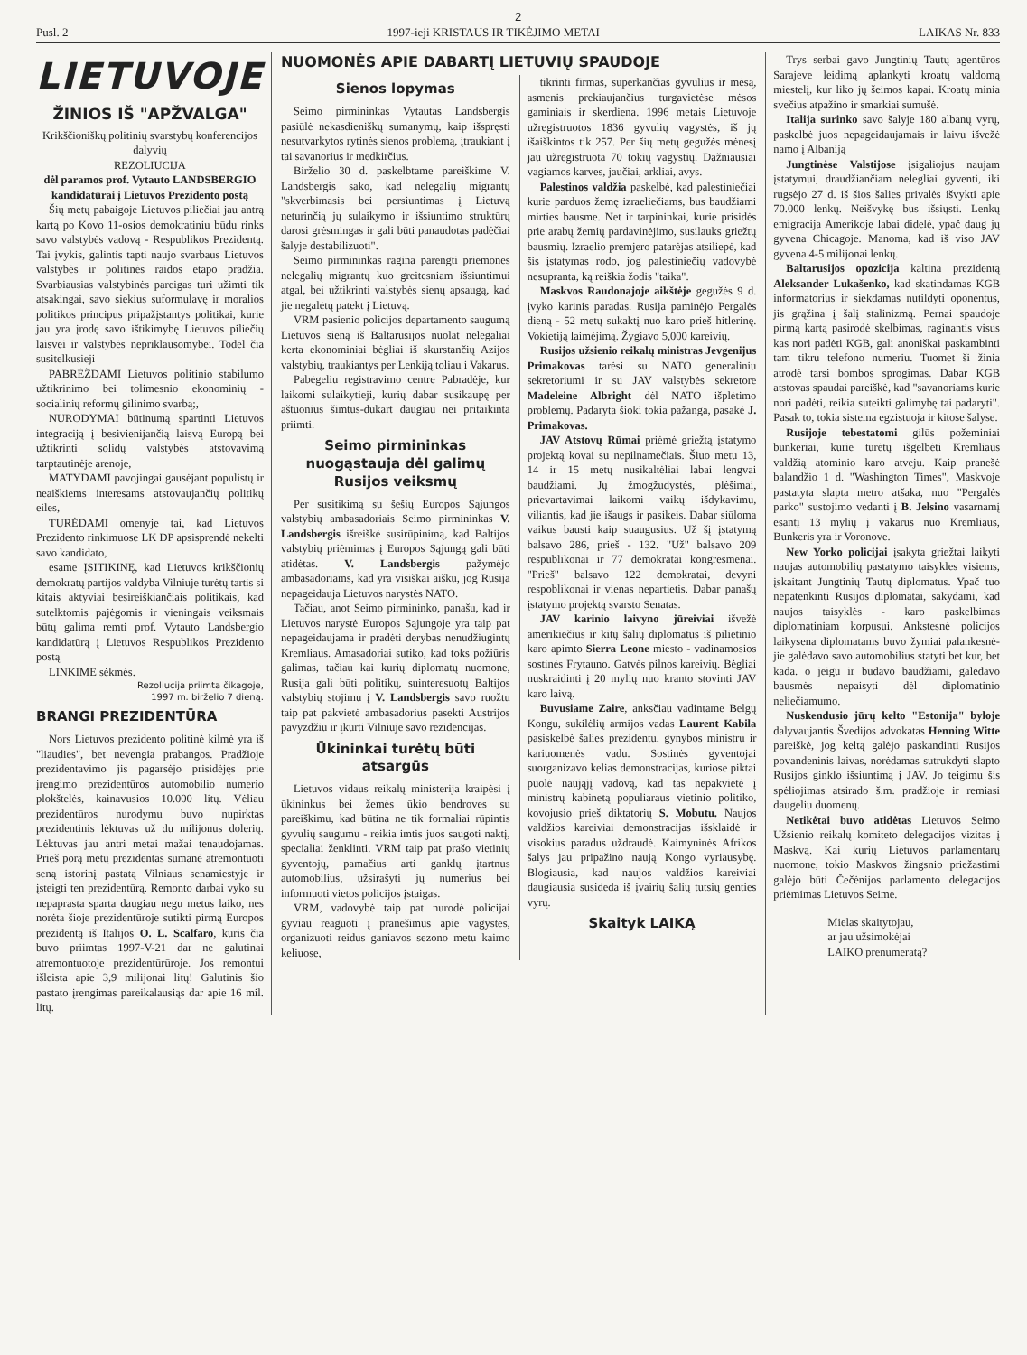2
Pusl. 2 1997-ieji KRISTAUS IR TIKĖJIMO METAI LAIKAS Nr. 833
LIETUVOJE
ŽINIOS IŠ "APŽVALGA"
Krikščioniškų politinių svarstybų konferencijos dalyvių
REZOLIUCIJA
dėl paramos prof. Vytauto LANDSBERGIO kandidatūrai į Lietuvos Prezidento postą
Šių metų pabaigoje Lietuvos piliečiai jau antrą kartą po Kovo 11-osios demokratiniu būdu rinks savo valstybės vadovą - Respublikos Prezidentą. Tai įvykis, galintis tapti naujo svarbaus Lietuvos valstybės ir politinės raidos etapo pradžia. Svarbiausias valstybinės pareigas turi užimti tik atsakingai, savo siekius suformulavę ir moralios politikos principus pripažįstantys politikai, kurie jau yra įrodę savo ištikimybę Lietuvos piliečių laisvei ir valstybės nepriklausomybei. Todėl čia susitelkusieji
PABRĖŽDAMI Lietuvos politinio stabilumo užtikrinimo bei tolimesnio ekonominių - socialinių reformų gilinimo svarbą;,
NURODYMAI būtinumą spartinti Lietuvos integraciją į besivienijančią laisvą Europą bei užtikrinti solidų valstybės atstovavimą tarptautinėje arenoje,
MATYDAMI pavojingai gausėjant populistų ir neaiškiems interesams atstovaujančių politikų eiles,
TURĖDAMI omenyje tai, kad Lietuvos Prezidento rinkimuose LK DP apsisprendė nekelti savo kandidato,
esame ĮSITIKINĘ, kad Lietuvos krikščionių demokratų partijos valdyba Vilniuje turėtų tartis si kitais aktyviai besireiškiančiais politikais, kad sutelktomis pajėgomis ir vieningais veiksmais būtų galima remti prof. Vytauto Landsbergio kandidatūrą į Lietuvos Respublikos Prezidento postą
LINKIME sėkmės.
Rezoliucija priimta čikagoje,
1997 m. birželio 7 dieną.
BRANGI PREZIDENTŪRA
Nors Lietuvos prezidento politinė kilmė yra iš "liaudies", bet nevengia prabangos. Pradžioje prezidentavimo jis pagarsėjo prisidėjęs prie įrengimo prezidentūros automobilio numerio plokštelės, kainavusios 10.000 litų. Vėliau prezidentūros nurodymu buvo nupirktas prezidentinis lėktuvas už du milijonus dolerių. Lėktuvas jau antri metai mažai tenaudojamas. Prieš porą metų prezidentas sumanė atremontuoti seną istorinį pastatą Vilniaus senamiestyje ir įsteigti ten prezidentūrą. Remonto darbai vyko su nepaprasta sparta daugiau negu metus laiko, nes norėta šioje prezidentūroje sutikti pirmą Europos prezidentą iš Italijos O. L. Scalfaro, kuris čia buvo priimtas 1997-V-21 dar ne galutinai atremontuotoje prezidentūrūroje. Jos remontui išleista apie 3,9 milijonai litų! Galutinis šio pastato įrengimas pareikalausiąs dar apie 16 mil. litų.
NUOMONĖS APIE DABARTĮ LIETUVIŲ SPAUDOJE
Sienos lopymas
Seimo pirmininkas Vytautas Landsbergis pasiūlė nekasdieniškų sumanymų, kaip išspręsti nesutvarkytos rytinės sienos problemą, įtraukiant į tai savanorius ir medkirčius.
Birželio 30 d. paskelbtame pareiškime V. Landsbergis sako, kad nelegalių migrantų "skverbimasis bei persiuntimas į Lietuvą neturinčią jų sulaikymo ir išsiuntimo struktūrų darosi grėsmingas ir gali būti panaudotas padėčiai šalyje destabilizuoti".
Seimo pirmininkas ragina parengti priemones nelegalių migrantų kuo greitesniam išsiuntimui atgal, bei užtikrinti valstybės sienų apsaugą, kad jie negalėtų patekt į Lietuvą.
VRM pasienio policijos departamento saugumą Lietuvos sieną iš Baltarusijos nuolat nelegaliai kerta ekonominiai bėgliai iš skurstančių Azijos valstybių, traukiantys per Lenkiją toliau i Vakarus.
Pabėgeliu registravimo centre Pabradėje, kur laikomi sulaikytieji, kurių dabar susikaupę per aštuonius šimtus-dukart daugiau nei pritaikinta priimti.
Seimo pirmininkas nuogąstauja dėl galimų Rusijos veiksmų
Per susitikimą su šešių Europos Sąjungos valstybių ambasadoriais Seimo pirmininkas V. Landsbergis išreiškė susirūpinimą, kad Baltijos valstybių priėmimas į Europos Sąjungą gali būti atidėtas. V. Landsbergis pažymėjo ambasadoriams, kad yra visiškai aišku, jog Rusija nepageidauja Lietuvos narystės NATO.
Tačiau, anot Seimo pirmininko, panašu, kad ir Lietuvos narystė Europos Sąjungoje yra taip pat nepageidaujama ir pradėti derybas nenudžiugintų Kremliaus. Amasadoriai sutiko, kad toks požiūris galimas, tačiau kai kurių diplomatų nuomone, Rusija gali būti politikų, suinteresuotų Baltijos valstybių stojimu į V. Landsbergis savo ruožtu taip pat pakvietė ambasadorius pasekti Austrijos pavyzdžiu ir įkurti Vilniuje savo rezidencijas.
Ūkininkai turėtų būti atsargūs
Lietuvos vidaus reikalų ministerija kraipėsi į ūkininkus bei žemės ūkio bendroves su pareiškimu, kad būtina ne tik formaliai rūpintis gyvulių saugumu - reikia imtis juos saugoti naktį, specialiai ženklinti. VRM taip pat prašo vietinių gyventojų, pamačius arti ganklų įtartnus automobilius, užsirašyti jų numerius bei informuoti vietos policijos įstaigas.
VRM, vadovybė taip pat nurodė policijai gyviau reaguoti į pranešimus apie vagystes, organizuoti reidus ganiavos sezono metu kaimo keliuose,
tikrinti firmas, superkančias gyvulius ir mėsą, asmenis prekiaujančius turgavietėse mėsos gaminiais ir skerdiena. 1996 metais Lietuvoje užregistruotos 1836 gyvulių vagystės, iš jų išaiškintos tik 257. Per šių metų gegužės mėnesį jau užregistruota 70 tokių vagystių. Dažniausiai vagiamos karves, jaučiai, arkliai, avys.
Palestinos valdžia paskelbė, kad palestiniečiai kurie parduos žemę izraeliečiams, bus baudžiami mirties bausme. Net ir tarpininkai, kurie prisidės prie arabų žemių pardavinėjimo, susilauks griežtų bausmių. Izraelio premjero patarėjas atsiliepė, kad šis įstatymas rodo, jog palestiniečių vadovybė nesupranta, ką reiškia žodis "taika".
Maskvos Raudonajoje aikštėje gegužės 9 d. įvyko karinis paradas. Rusija paminėjo Pergalės dieną - 52 metų sukaktį nuo karo prieš hitlerinę. Vokietiją laimėjimą. Žygiavo 5,000 kareivių.
Rusijos užsienio reikalų ministras Jevgenijus Primakovas tarėsi su NATO generaliniu sekretoriumi ir su JAV valstybės sekretore Madeleine Albright dėl NATO išplėtimo problemų. Padaryta šioki tokia pažanga, pasakė J. Primakovas.
JAV Atstovų Rūmai priėmė griežtą įstatymo projektą kovai su nepilnamečiais. Šiuo metu 13, 14 ir 15 metų nusikaltėliai labai lengvai baudžiami. Jų žmogžudystės, plėšimai, prievartavimai laikomi vaikų išdykavimu, viliantis, kad jie išaugs ir pasikeis. Dabar siūloma vaikus bausti kaip suaugusius. Už šį įstatymą balsavo 286, prieš - 132. "Už" balsavo 209 respublikonai ir 77 demokratai kongresmenai. "Prieš" balsavo 122 demokratai, devyni respoblikonai ir vienas nepartietis. Dabar panašų įstatymo projektą svarsto Senatas.
JAV karinio laivyno jūreiviai išvežė amerikiečius ir kitų šalių diplomatus iš pilietinio karo apimto Sierra Leone miesto - vadinamosios sostinės Frytauno. Gatvės pilnos kareivių. Bėgliai nuskraidinti į 20 mylių nuo kranto stovinti JAV karo laivą.
Buvusiame Zaire, anksčiau vadintame Belgų Kongu, sukilėlių armijos vadas Laurent Kabila pasiskelbė šalies prezidentu, gynybos ministru ir kariuomenės vadu. Sostinės gyventojai suorganizavo kelias demonstracijas, kuriose piktai puolė naująjį vadovą, kad tas nepakvietė į ministrų kabinetą populiaraus vietinio politiko, kovojusio prieš diktatorių S. Mobutu. Naujos valdžios kareiviai demonstracijas išsklaidė ir visokius paradus uždraudė. Kaimyninės Afrikos šalys jau pripažino naują Kongo vyriausybę. Blogiausia, kad naujos valdžios kareiviai daugiausia susideda iš įvairių šalių tutsių genties vyrų.
Skaityk LAIKĄ
Trys serbai gavo Jungtinių Tautų agentūros Sarajeve leidimą aplankyti kroatų valdomą miestelį, kur liko jų šeimos kapai. Kroatų minia svečius atpažino ir smarkiai sumušė.
Italija surinko savo šalyje 180 albanų vyrų, paskelbė juos nepageidaujamais ir laivu išvežė namo į Albaniją
Jungtinėse Valstijose įsigaliojus naujam įstatymui, draudžiančiam nelegliai gyventi, iki rugsėjo 27 d. iš šios šalies privalės išvykti apie 70.000 lenkų. Neišvykę bus išsiųsti. Lenkų emigracija Amerikoje labai didelė, ypač daug jų gyvena Chicagoje. Manoma, kad iš viso JAV gyvena 4-5 milijonai lenkų.
Baltarusijos opozicija kaltina prezidentą Aleksander Lukašenko, kad skatindamas KGB informatorius ir siekdamas nutildyti oponentus, jis grąžina į šalį stalinizmą. Pernai spaudoje pirmą kartą pasirodė skelbimas, raginantis visus kas nori padėti KGB, gali anoniškai paskambinti tam tikru telefono numeriu. Tuomet ši žinia atrodė tarsi bombos sprogimas. Dabar KGB atstovas spaudai pareiškė, kad "savanoriams kurie nori padėti, reikia suteikti galimybę tai padaryti". Pasak to, tokia sistema egzistuoja ir kitose šalyse.
Rusijoje tebestatomi gilūs požeminiai bunkeriai, kurie turėtų išgelbėti Kremliaus valdžią atominio karo atveju. Kaip pranešė balandžio 1 d. "Washington Times", Maskvoje pastatyta slapta metro atšaka, nuo "Pergalės parko" sustojimo vedanti į B. Jelsino vasarnamį esantį 13 mylių į vakarus nuo Kremliaus, Bunkeris yra ir Voronove.
New Yorko policijai įsakyta griežtai laikyti naujas automobilių pastatymo taisykles visiems, įskaitant Jungtinių Tautų diplomatus. Ypač tuo nepatenkinti Rusijos diplomatai, sakydami, kad naujos taisyklės - karo paskelbimas diplomatiniam korpusui. Ankstesnė policijos laikysena diplomatams buvo žymiai palankesnė-jie galėdavo savo automobilius statyti bet kur, bet kada. o jeigu ir būdavo baudžiami, galėdavo bausmės nepaisyti dėl diplomatinio neliečiamumo.
Nuskendusio jūrų kelto "Estonija" byloje dalyvaujantis Švedijos advokatas Henning Witte pareiškė, jog keltą galėjo paskandinti Rusijos povandeninis laivas, norėdamas sutrukdyti slapto Rusijos ginklo išsiuntimą į JAV. Jo teigimu šis spėliojimas atsirado š.m. pradžioje ir remiasi daugeliu duomenų.
Netikėtai buvo atidėtas Lietuvos Seimo Užsienio reikalų komiteto delegacijos vizitas į Maskvą. Kai kurių Lietuvos parlamentarų nuomone, tokio Maskvos žingsnio priežastimi galėjo būti Čečėnijos parlamento delegacijos priėmimas Lietuvos Seime.
Mielas skaitytojau,
ar jau užsimokėjai
LAIKO prenumeratą?